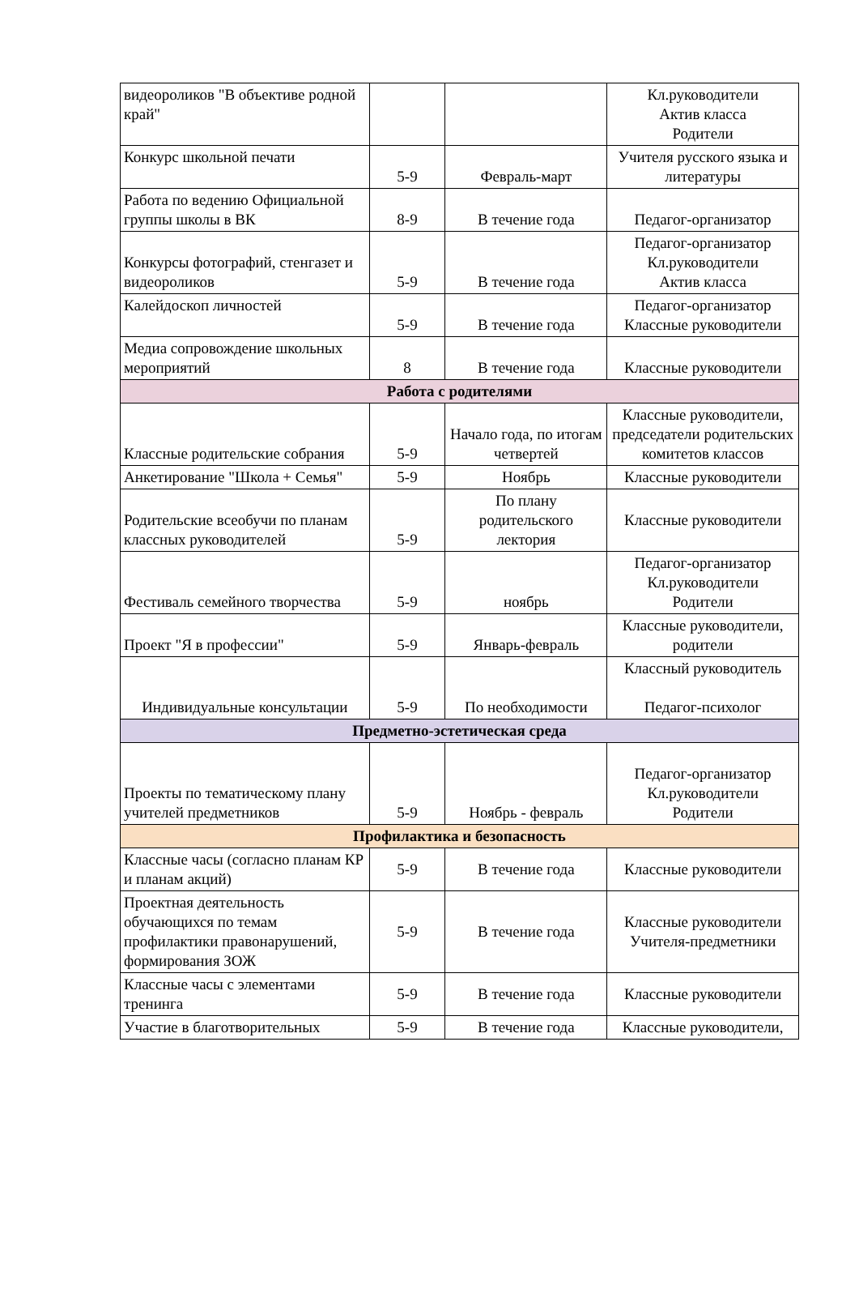| видеороликов "В объективе родной край" | | | Кл.руководители Актив класса Родители |
| Конкурс школьной печати | 5-9 | Февраль-март | Учителя русского языка и литературы |
| Работа по ведению Официальной группы школы в ВК | 8-9 | В течение года | Педагог-организатор |
| Конкурсы фотографий, стенгазет и видеороликов | 5-9 | В течение года | Педагог-организатор Кл.руководители Актив класса |
| Калейдоскоп личностей | 5-9 | В течение года | Педагог-организатор Классные руководители |
| Медиа сопровождение школьных мероприятий | 8 | В течение года | Классные руководители |
| Работа с родителями | | | |
| Классные родительские собрания | 5-9 | Начало года, по итогам четвертей | Классные руководители, председатели родительских комитетов классов |
| Анкетирование "Школа + Семья" | 5-9 | Ноябрь | Классные руководители |
| Родительские всеобучи по планам классных руководителей | 5-9 | По плану родительского лектория | Классные руководители |
| Фестиваль семейного творчества | 5-9 | ноябрь | Педагог-организатор Кл.руководители Родители |
| Проект "Я в профессии" | 5-9 | Январь-февраль | Классные руководители, родители |
| Индивидуальные консультации | 5-9 | По необходимости | Классный руководитель Педагог-психолог |
| Предметно-эстетическая среда | | | |
| Проекты по тематическому плану учителей предметников | 5-9 | Ноябрь - февраль | Педагог-организатор Кл.руководители Родители |
| Профилактика и безопасность | | | |
| Классные часы (согласно планам КР и планам акций) | 5-9 | В течение года | Классные руководители |
| Проектная деятельность обучающихся по темам профилактики правонарушений, формирования ЗОЖ | 5-9 | В течение года | Классные руководители Учителя-предметники |
| Классные часы с элементами тренинга | 5-9 | В течение года | Классные руководители |
| Участие в благотворительных | 5-9 | В течение года | Классные руководители, |